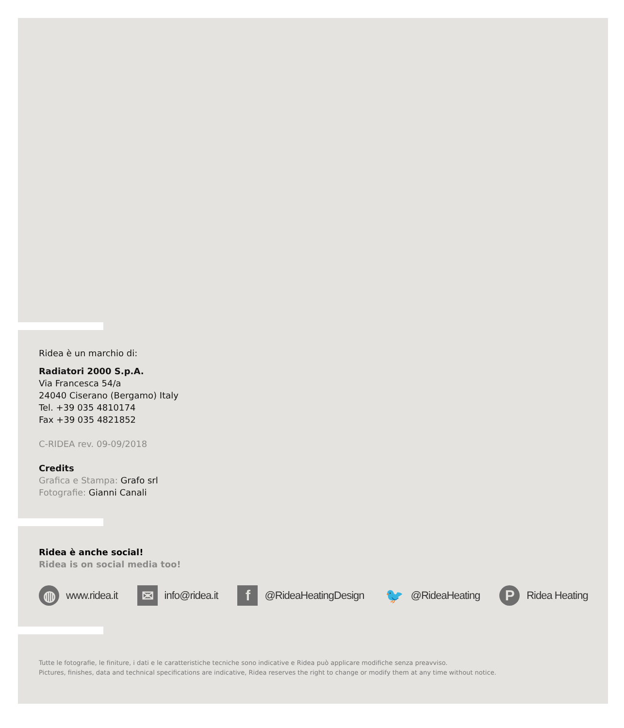Ridea è un marchio di:
Radiatori 2000 S.p.A.
Via Francesca 54/a
24040 Ciserano (Bergamo) Italy
Tel. +39 035 4810174
Fax +39 035 4821852
C-RIDEA rev. 09-09/2018
Credits
Grafica e Stampa: Grafo srl
Fotografie: Gianni Canali
Ridea è anche social!
Ridea is on social media too!
◍ www.ridea.it ✉ info@ridea.it f @RideaHeatingDesign 🐦 @RideaHeating P Ridea Heating
Tutte le fotografie, le finiture, i dati e le caratteristiche tecniche sono indicative e Ridea può applicare modifiche senza preavviso.
Pictures, finishes, data and technical specifications are indicative, Ridea reserves the right to change or modify them at any time without notice.